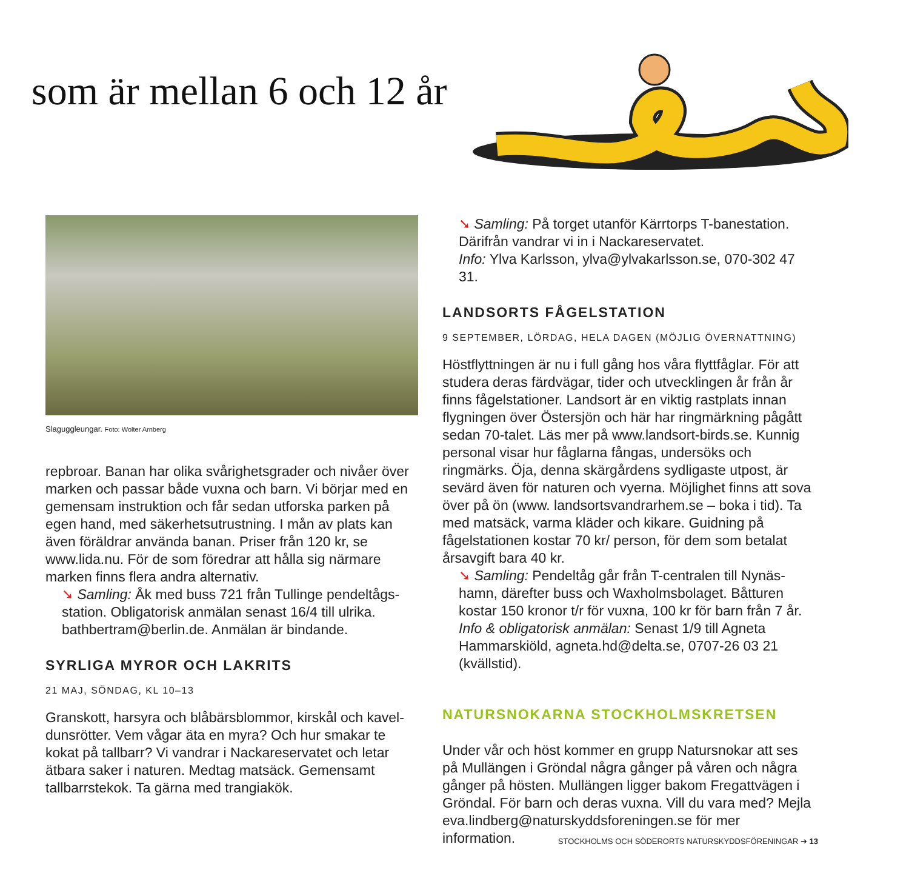som är mellan 6 och 12 år
Slaguggleungar. Foto: Wolter Arnberg
repbroar. Banan har olika svårighetsgrader och nivåer över marken och passar både vuxna och barn. Vi börjar med en gemensam instruktion och får sedan utforska parken på egen hand, med säkerhetsutrustning. I mån av plats kan även föräldrar använda banan. Priser från 120 kr, se www.lida.nu. För de som föredrar att hålla sig närmare marken finns flera andra alternativ.
➘ Samling: Åk med buss 721 från Tullinge pendeltågs-station. Obligatorisk anmälan senast 16/4 till ulrika. bathbertram@berlin.de. Anmälan är bindande.
SYRLIGA MYROR OCH LAKRITS
21 MAJ, SÖNDAG, KL 10–13
Granskott, harsyra och blåbärsblommor, kirskål och kavel-dunsrötter. Vem vågar äta en myra? Och hur smakar te kokat på tallbarr? Vi vandrar i Nackareservatet och letar ätbara saker i naturen. Medtag matsäck. Gemensamt tallbarrstekok. Ta gärna med trangiakök.
➘ Samling: På torget utanför Kärrtorps T-banestation. Därifrån vandrar vi in i Nackareservatet.
Info: Ylva Karlsson, ylva@ylvakarlsson.se, 070-302 47 31.
LANDSORTS FÅGELSTATION
9 SEPTEMBER, LÖRDAG, HELA DAGEN (MÖJLIG ÖVERNATTNING)
Höstflyttningen är nu i full gång hos våra flyttfåglar. För att studera deras färdvägar, tider och utvecklingen år från år finns fågelstationer. Landsort är en viktig rastplats innan flygningen över Östersjön och här har ringmärkning pågått sedan 70-talet. Läs mer på www.landsort-birds.se. Kunnig personal visar hur fåglarna fångas, undersöks och ringmärks. Öja, denna skärgårdens sydligaste utpost, är sevärd även för naturen och vyerna. Möjlighet finns att sova över på ön (www. landsortsvandrarhem.se – boka i tid). Ta med matsäck, varma kläder och kikare. Guidning på fågelstationen kostar 70 kr/ person, för dem som betalat årsavgift bara 40 kr.
➘ Samling: Pendeltåg går från T-centralen till Nynäs-hamn, därefter buss och Waxholmsbolaget. Båtturen kostar 150 kronor t/r för vuxna, 100 kr för barn från 7 år. Info & obligatorisk anmälan: Senast 1/9 till Agneta Hammarskiöld, agneta.hd@delta.se, 0707-26 03 21 (kvällstid).
NATURSNOKARNA STOCKHOLMSKRETSEN
Under vår och höst kommer en grupp Natursnokar att ses på Mullängen i Gröndal några gånger på våren och några gånger på hösten. Mullängen ligger bakom Fregattvägen i Gröndal. För barn och deras vuxna. Vill du vara med? Mejla eva.lindberg@naturskyddsforeningen.se för mer information.
STOCKHOLMS OCH SÖDERORTS NATURSKYDDSFÖRENINGAR ➔ 13